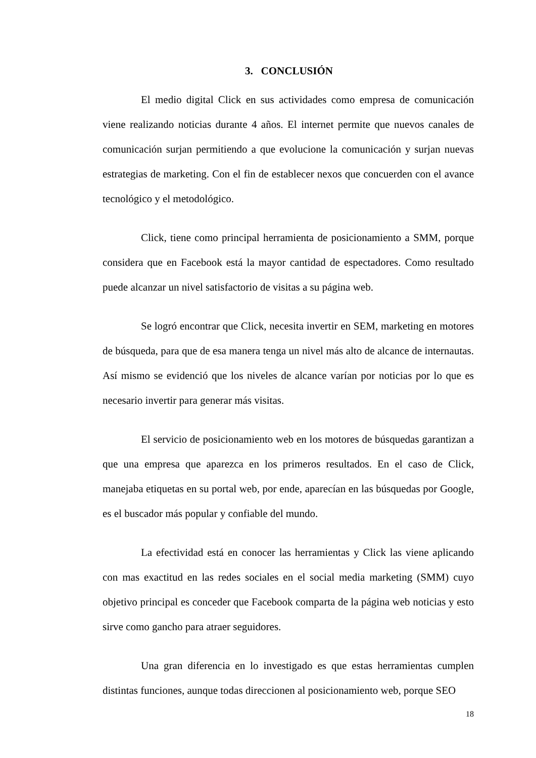3. CONCLUSIÓN
El medio digital Click en sus actividades como empresa de comunicación viene realizando noticias durante 4 años. El internet permite que nuevos canales de comunicación surjan permitiendo a que evolucione la comunicación y surjan nuevas estrategias de marketing. Con el fin de establecer nexos que concuerden con el avance tecnológico y el metodológico.
Click, tiene como principal herramienta de posicionamiento a SMM, porque considera que en Facebook está la mayor cantidad de espectadores. Como resultado puede alcanzar un nivel satisfactorio de visitas a su página web.
Se logró encontrar que Click, necesita invertir en SEM, marketing en motores de búsqueda, para que de esa manera tenga un nivel más alto de alcance de internautas. Así mismo se evidenció que los niveles de alcance varían por noticias por lo que es necesario invertir para generar más visitas.
El servicio de posicionamiento web en los motores de búsquedas garantizan a que una empresa que aparezca en los primeros resultados. En el caso de Click, manejaba etiquetas en su portal web, por ende, aparecían en las búsquedas por Google, es el buscador más popular y confiable del mundo.
La efectividad está en conocer las herramientas y Click las viene aplicando con mas exactitud en las redes sociales en el social media marketing (SMM) cuyo objetivo principal es conceder que Facebook comparta de la página web noticias y esto sirve como gancho para atraer seguidores.
Una gran diferencia en lo investigado es que estas herramientas cumplen distintas funciones, aunque todas direccionen al posicionamiento web, porque SEO
18